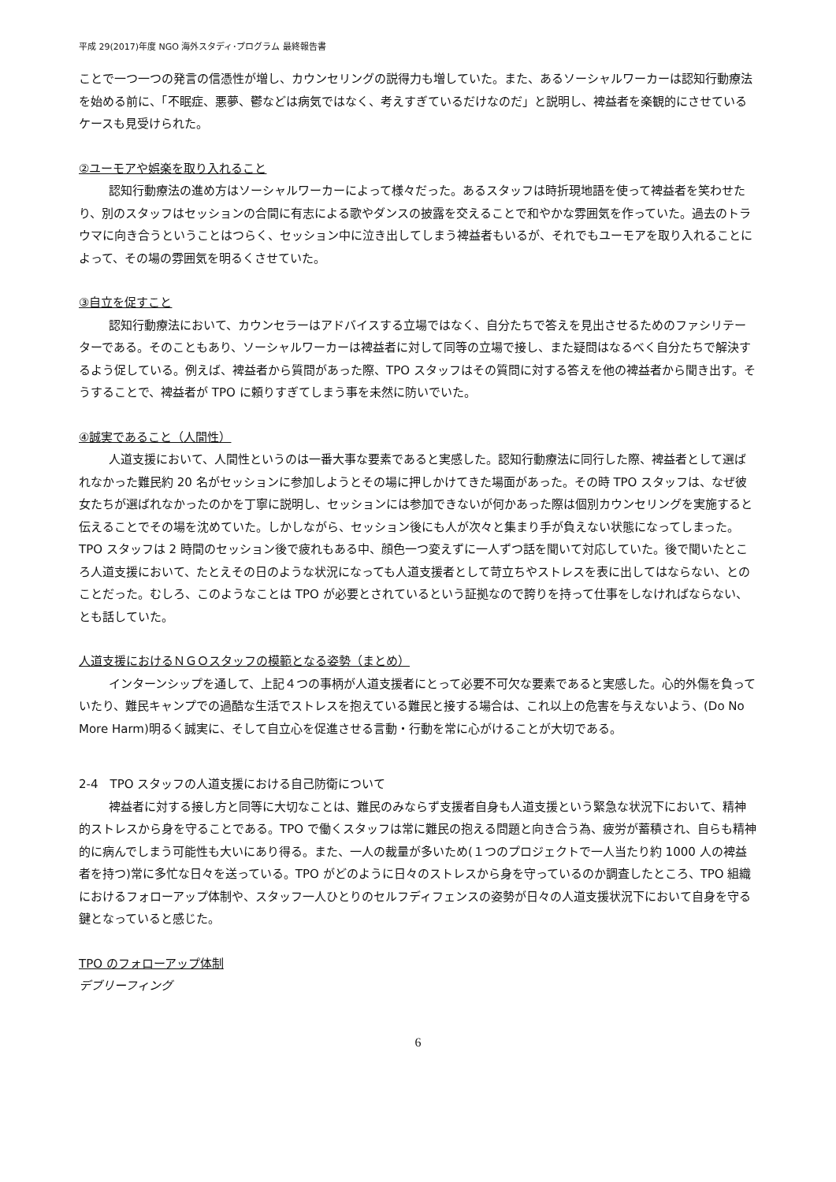平成 29(2017)年度 NGO 海外スタディ･プログラム 最終報告書
ことで一つ一つの発言の信憑性が増し、カウンセリングの説得力も増していた。また、あるソーシャルワーカーは認知行動療法を始める前に、「不眠症、悪夢、鬱などは病気ではなく、考えすぎているだけなのだ」と説明し、裨益者を楽観的にさせているケースも見受けられた。
②ユーモアや娯楽を取り入れること
認知行動療法の進め方はソーシャルワーカーによって様々だった。あるスタッフは時折現地語を使って裨益者を笑わせたり、別のスタッフはセッションの合間に有志による歌やダンスの披露を交えることで和やかな雰囲気を作っていた。過去のトラウマに向き合うということはつらく、セッション中に泣き出してしまう裨益者もいるが、それでもユーモアを取り入れることによって、その場の雰囲気を明るくさせていた。
③自立を促すこと
認知行動療法において、カウンセラーはアドバイスする立場ではなく、自分たちで答えを見出させるためのファシリテーターである。そのこともあり、ソーシャルワーカーは裨益者に対して同等の立場で接し、また疑問はなるべく自分たちで解決するよう促している。例えば、裨益者から質問があった際、TPO スタッフはその質問に対する答えを他の裨益者から聞き出す。そうすることで、裨益者が TPO に頼りすぎてしまう事を未然に防いでいた。
④誠実であること（人間性）
人道支援において、人間性というのは一番大事な要素であると実感した。認知行動療法に同行した際、裨益者として選ばれなかった難民約 20 名がセッションに参加しようとその場に押しかけてきた場面があった。その時 TPO スタッフは、なぜ彼女たちが選ばれなかったのかを丁寧に説明し、セッションには参加できないが何かあった際は個別カウンセリングを実施すると伝えることでその場を沈めていた。しかしながら、セッション後にも人が次々と集まり手が負えない状態になってしまった。TPO スタッフは 2 時間のセッション後で疲れもある中、顔色一つ変えずに一人ずつ話を聞いて対応していた。後で聞いたところ人道支援において、たとえその日のような状況になっても人道支援者として苛立ちやストレスを表に出してはならない、とのことだった。むしろ、このようなことは TPO が必要とされているという証拠なので誇りを持って仕事をしなければならない、とも話していた。
人道支援におけるＮＧＯスタッフの模範となる姿勢（まとめ）
インターンシップを通して、上記４つの事柄が人道支援者にとって必要不可欠な要素であると実感した。心的外傷を負っていたり、難民キャンプでの過酷な生活でストレスを抱えている難民と接する場合は、これ以上の危害を与えないよう、(Do No More Harm)明るく誠実に、そして自立心を促進させる言動・行動を常に心がけることが大切である。
2-4　TPO スタッフの人道支援における自己防衛について
裨益者に対する接し方と同等に大切なことは、難民のみならず支援者自身も人道支援という緊急な状況下において、精神的ストレスから身を守ることである。TPO で働くスタッフは常に難民の抱える問題と向き合う為、疲労が蓄積され、自らも精神的に病んでしまう可能性も大いにあり得る。また、一人の裁量が多いため(１つのプロジェクトで一人当たり約 1000 人の裨益者を持つ)常に多忙な日々を送っている。TPO がどのように日々のストレスから身を守っているのか調査したところ、TPO 組織におけるフォローアップ体制や、スタッフ一人ひとりのセルフディフェンスの姿勢が日々の人道支援状況下において自身を守る鍵となっていると感じた。
TPO のフォローアップ体制
デブリーフィング
6